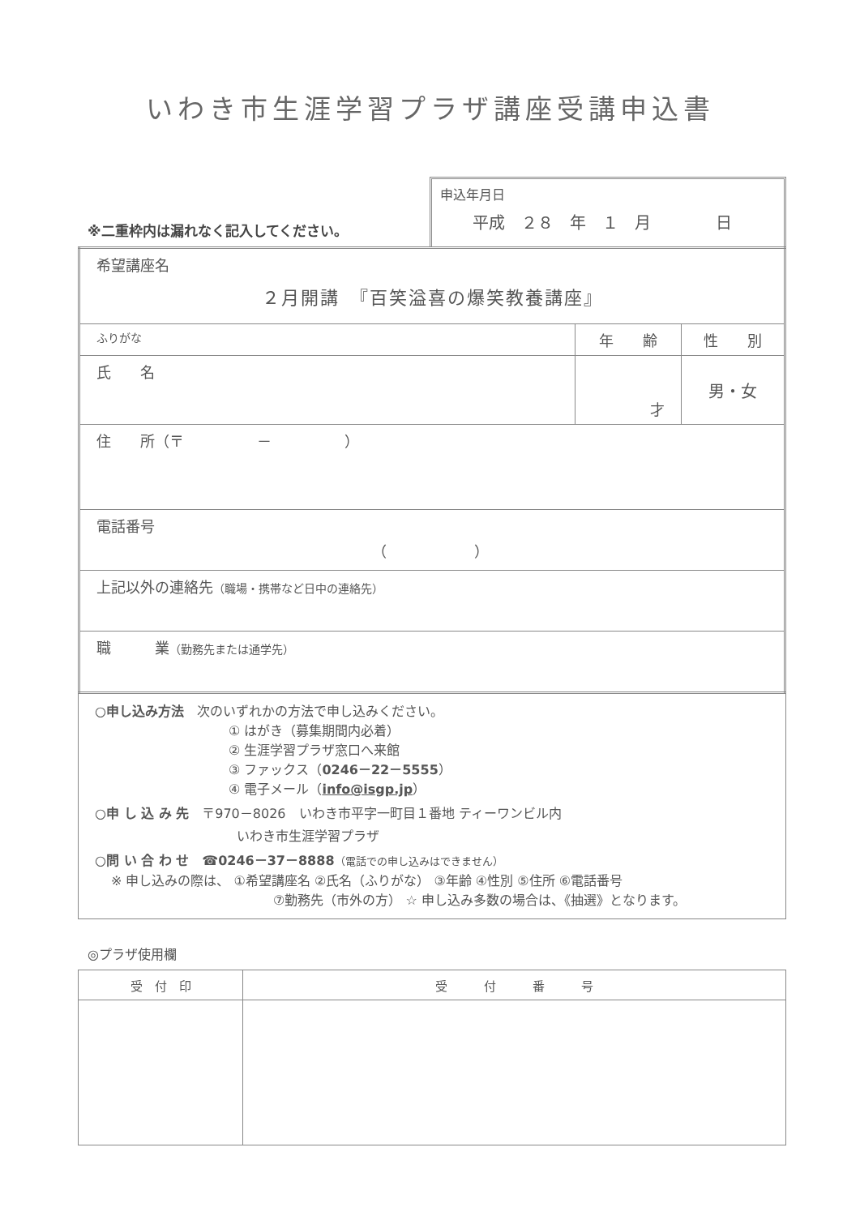いわき市生涯学習プラザ講座受講申込書
※二重枠内は漏れなく記入してください。
申込年月日
平成　２８　年　１　月　　　　日
| 希望講座名 ２月開講 『百笑溢喜の爆笑教養講座』 | | |
| ふりがな | 年 齢 | 性 別 |
| 氏 名 | 才 | 男・女 |
| 住 所（〒 － ） | | |
| 電話番号 （ ） | | |
| 上記以外の連絡先 （職場・携帯など日中の連絡先） | | |
| 職 業 （勤務先または通学先） | | |
○申し込み方法　次のいずれかの方法で申し込みください。
① はがき（募集期間内必着）
② 生涯学習プラザ窓口へ来館
③ ファックス（0246－22－5555）
④ 電子メール（info@isgp.jp）
○申 し 込 み 先　〒970－8026　いわき市平字一町目１番地 ティーワンビル内
いわき市生涯学習プラザ
○問 い 合 わ せ　☎0246－37－8888（電話での申し込みはできません）
※ 申し込みの際は、 ①希望講座名 ②氏名（ふりがな） ③年齢 ④性別 ⑤住所 ⑥電話番号
⑦勤務先（市外の方） ☆ 申し込み多数の場合は、《抽選》となります。
◎プラザ使用欄
| 受 付 印 | 受 付 番 号 |
| --- | --- |